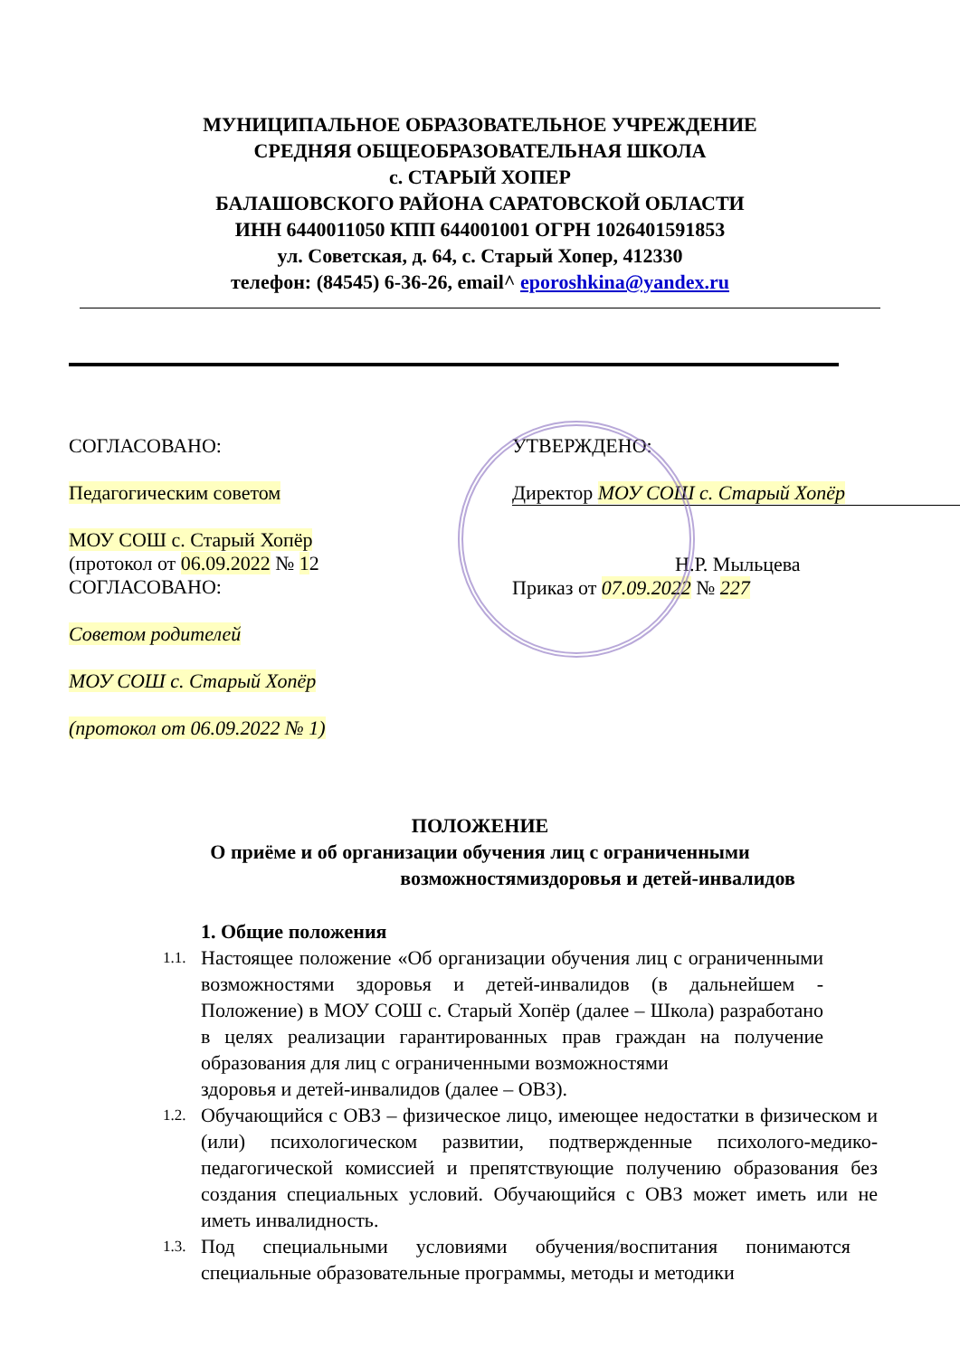МУНИЦИПАЛЬНОЕ ОБРАЗОВАТЕЛЬНОЕ УЧРЕЖДЕНИЕ
СРЕДНЯЯ ОБЩЕОБРАЗОВАТЕЛЬНАЯ ШКОЛА
с. СТАРЫЙ ХОПЕР
БАЛАШОВСКОГО РАЙОНА САРАТОВСКОЙ ОБЛАСТИ
ИНН 6440011050 КПП 644001001 ОГРН 1026401591853
ул. Советская, д. 64, с. Старый Хопер, 412330
телефон: (84545) 6-36-26, email^ eporoshkina@yandex.ru
СОГЛАСОВАНО:
Педагогическим советом
МОУ СОШ с. Старый Хопёр
(протокол от 06.09.2022 № 12
СОГЛАСОВАНО:
Советом родителей
МОУ СОШ с. Старый Хопёр
(протокол от 06.09.2022 № 1)
УТВЕРЖДЕНО:
Директор МОУ СОШ с. Старый Хопёр
Н.Р. Мыльцева
Приказ от 07.09.2022 № 227
ПОЛОЖЕНИЕ
О приёме и об организации обучения лиц с ограниченными
возможностямиздоровья и детей-инвалидов
1. Общие положения
1.1. Настоящее положение «Об организации обучения лиц с ограниченными возможностями здоровья и детей-инвалидов (в дальнейшем - Положение) в МОУ СОШ с. Старый Хопёр (далее – Школа) разработано в целях реализации гарантированных прав граждан на получение образования для лиц с ограниченными возможностями
здоровья и детей-инвалидов (далее – ОВЗ).
1.2. Обучающийся с ОВЗ – физическое лицо, имеющее недостатки в физическом и (или) психологическом развитии, подтвержденные психолого-медико-педагогической комиссией и препятствующие получению образования без создания специальных условий. Обучающийся с ОВЗ может иметь или не иметь инвалидность.
1.3. Под специальными условиями обучения/воспитания понимаются специальные образовательные программы, методы и методики